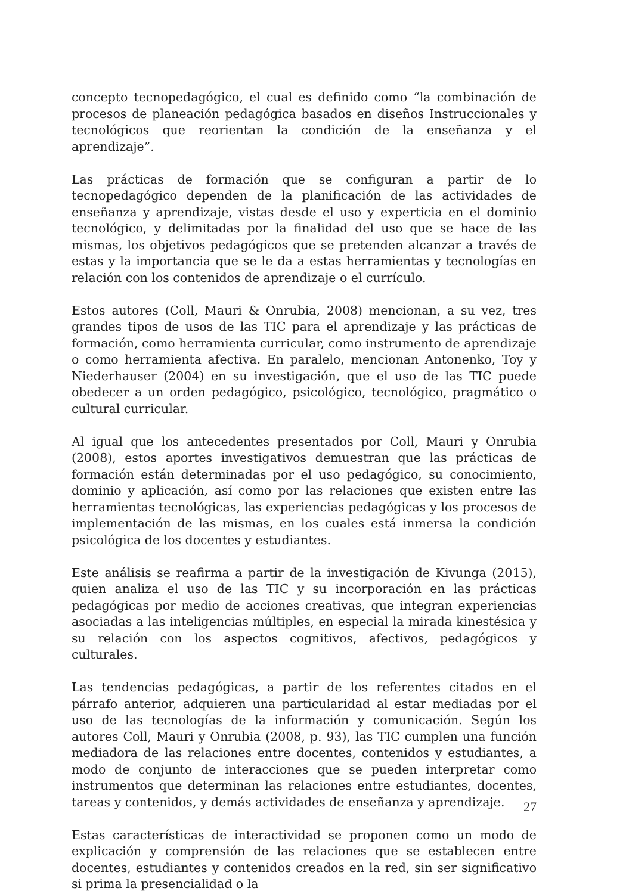concepto tecnopedagógico, el cual es definido como “la combinación de procesos de planeación pedagógica basados en diseños Instruccionales y tecnológicos que reorientan la condición de la enseñanza y el aprendizaje”.
Las prácticas de formación que se configuran a partir de lo tecnopedagógico dependen de la planificación de las actividades de enseñanza y aprendizaje, vistas desde el uso y experticia en el dominio tecnológico, y delimitadas por la finalidad del uso que se hace de las mismas, los objetivos pedagógicos que se pretenden alcanzar a través de estas y la importancia que se le da a estas herramientas y tecnologías en relación con los contenidos de aprendizaje o el currículo.
Estos autores (Coll, Mauri & Onrubia, 2008) mencionan, a su vez, tres grandes tipos de usos de las TIC para el aprendizaje y las prácticas de formación, como herramienta curricular, como instrumento de aprendizaje o como herramienta afectiva. En paralelo, mencionan Antonenko, Toy y Niederhauser (2004) en su investigación, que el uso de las TIC puede obedecer a un orden pedagógico, psicológico, tecnológico, pragmático o cultural curricular.
Al igual que los antecedentes presentados por Coll, Mauri y Onrubia (2008), estos aportes investigativos demuestran que las prácticas de formación están determinadas por el uso pedagógico, su conocimiento, dominio y aplicación, así como por las relaciones que existen entre las herramientas tecnológicas, las experiencias pedagógicas y los procesos de implementación de las mismas, en los cuales está inmersa la condición psicológica de los docentes y estudiantes.
Este análisis se reafirma a partir de la investigación de Kivunga (2015), quien analiza el uso de las TIC y su incorporación en las prácticas pedagógicas por medio de acciones creativas, que integran experiencias asociadas a las inteligencias múltiples, en especial la mirada kinestésica y su relación con los aspectos cognitivos, afectivos, pedagógicos y culturales.
Las tendencias pedagógicas, a partir de los referentes citados en el párrafo anterior, adquieren una particularidad al estar mediadas por el uso de las tecnologías de la información y comunicación. Según los autores Coll, Mauri y Onrubia (2008, p. 93), las TIC cumplen una función mediadora de las relaciones entre docentes, contenidos y estudiantes, a modo de conjunto de interacciones que se pueden interpretar como instrumentos que determinan las relaciones entre estudiantes, docentes, tareas y contenidos, y demás actividades de enseñanza y aprendizaje.
Estas características de interactividad se proponen como un modo de explicación y comprensión de las relaciones que se establecen entre docentes, estudiantes y contenidos creados en la red, sin ser significativo si prima la presencialidad o la
27